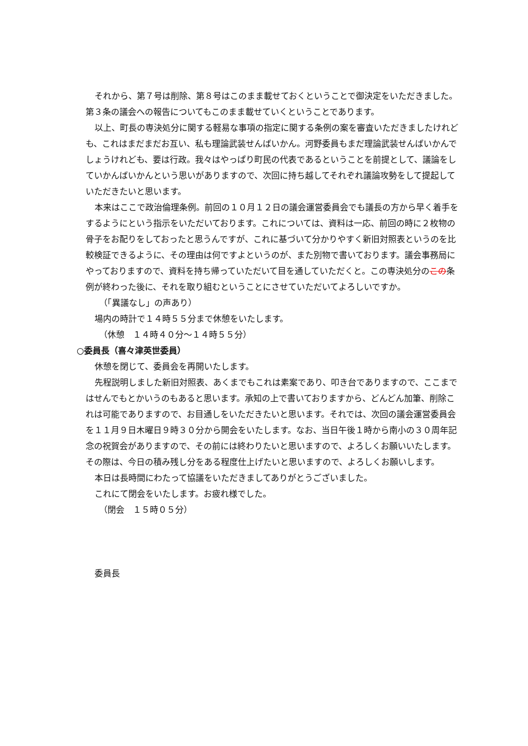それから、第７号は削除、第８号はこのまま載せておくということで御決定をいただきました。第３条の議会への報告についてもこのまま載せていくということであります。
以上、町長の専決処分に関する軽易な事項の指定に関する条例の案を審査いただきましたけれども、これはまだまだお互い、私も理論武装せんばいかん。河野委員もまだ理論武装せんばいかんでしょうけれども、要は行政。我々はやっぱり町民の代表であるということを前提として、議論をしていかんばいかんという思いがありますので、次回に持ち越してそれぞれ議論攻勢をして提起していただきたいと思います。
本来はここで政治倫理条例。前回の１０月１２日の議会運営委員会でも議長の方から早く着手をするようにという指示をいただいております。これについては、資料は一応、前回の時に２枚物の骨子をお配りをしておったと思うんですが、これに基づいて分かりやすく新旧対照表というのを比較検証できるように、その理由は何ですよというのが、また別物で書いております。議会事務局にやっておりますので、資料を持ち帰っていただいて目を通していただくと。この専決処分のこの条例が終わった後に、それを取り組むということにさせていただいてよろしいですか。
（「異議なし」の声あり）
場内の時計で１４時５５分まで休憩をいたします。
（休憩　１４時４０分～１４時５５分）
○委員長（喜々津英世委員）
休憩を閉じて、委員会を再開いたします。
先程説明しました新旧対照表、あくまでもこれは素案であり、叩き台でありますので、ここまではせんでもとかいうのもあると思います。承知の上で書いておりますから、どんどん加筆、削除これは可能でありますので、お目通しをいただきたいと思います。それでは、次回の議会運営委員会を１１月９日木曜日９時３０分から開会をいたします。なお、当日午後１時から南小の３０周年記念の祝賀会がありますので、その前には終わりたいと思いますので、よろしくお願いいたします。その際は、今日の積み残し分をある程度仕上げたいと思いますので、よろしくお願いします。
本日は長時間にわたって協議をいただきましてありがとうございました。
これにて閉会をいたします。お疲れ様でした。
（閉会　１５時０５分）
委員長